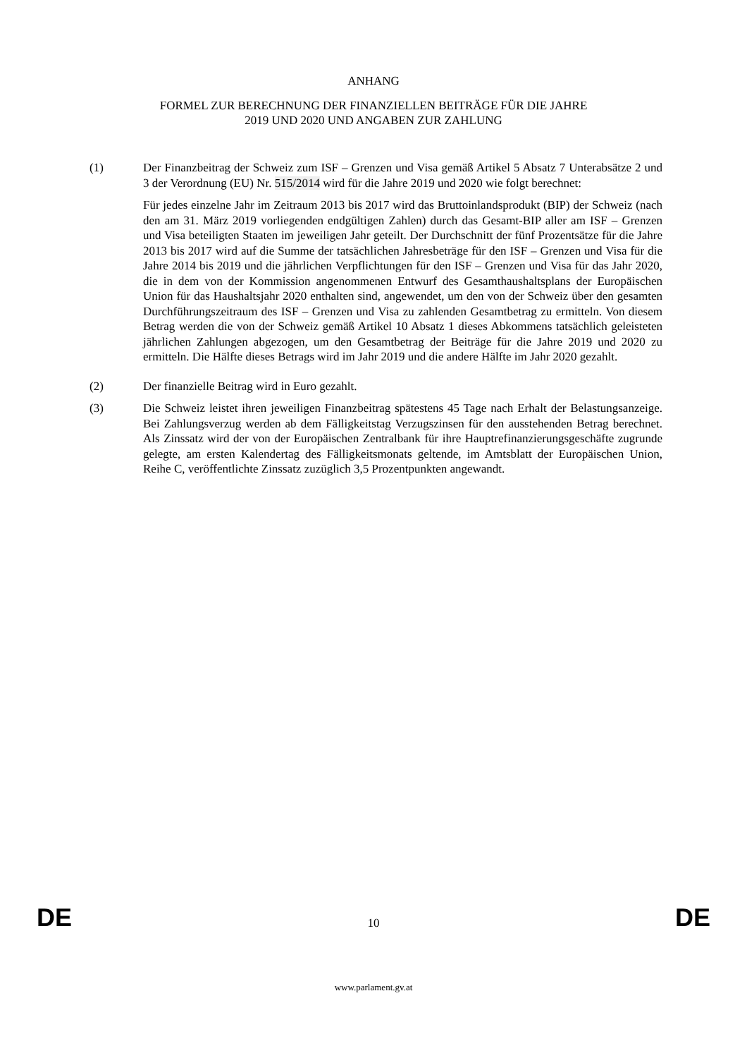ANHANG
FORMEL ZUR BERECHNUNG DER FINANZIELLEN BEITRÄGE FÜR DIE JAHRE
2019 UND 2020 UND ANGABEN ZUR ZAHLUNG
(1) Der Finanzbeitrag der Schweiz zum ISF – Grenzen und Visa gemäß Artikel 5 Absatz 7 Unterabsätze 2 und 3 der Verordnung (EU) Nr. 515/2014 wird für die Jahre 2019 und 2020 wie folgt berechnet:
Für jedes einzelne Jahr im Zeitraum 2013 bis 2017 wird das Bruttoinlandsprodukt (BIP) der Schweiz (nach den am 31. März 2019 vorliegenden endgültigen Zahlen) durch das Gesamt-BIP aller am ISF – Grenzen und Visa beteiligten Staaten im jeweiligen Jahr geteilt. Der Durchschnitt der fünf Prozentsätze für die Jahre 2013 bis 2017 wird auf die Summe der tatsächlichen Jahresbeträge für den ISF – Grenzen und Visa für die Jahre 2014 bis 2019 und die jährlichen Verpflichtungen für den ISF – Grenzen und Visa für das Jahr 2020, die in dem von der Kommission angenommenen Entwurf des Gesamthaushaltsplans der Europäischen Union für das Haushaltsjahr 2020 enthalten sind, angewendet, um den von der Schweiz über den gesamten Durchführungszeitraum des ISF – Grenzen und Visa zu zahlenden Gesamtbetrag zu ermitteln. Von diesem Betrag werden die von der Schweiz gemäß Artikel 10 Absatz 1 dieses Abkommens tatsächlich geleisteten jährlichen Zahlungen abgezogen, um den Gesamtbetrag der Beiträge für die Jahre 2019 und 2020 zu ermitteln. Die Hälfte dieses Betrags wird im Jahr 2019 und die andere Hälfte im Jahr 2020 gezahlt.
(2) Der finanzielle Beitrag wird in Euro gezahlt.
(3) Die Schweiz leistet ihren jeweiligen Finanzbeitrag spätestens 45 Tage nach Erhalt der Belastungsanzeige. Bei Zahlungsverzug werden ab dem Fälligkeitstag Verzugszinsen für den ausstehenden Betrag berechnet. Als Zinssatz wird der von der Europäischen Zentralbank für ihre Hauptrefinanzierungsgeschäfte zugrunde gelegte, am ersten Kalendertag des Fälligkeitsmonats geltende, im Amtsblatt der Europäischen Union, Reihe C, veröffentlichte Zinssatz zuzüglich 3,5 Prozentpunkten angewandt.
DE 10 DE
www.parlament.gv.at